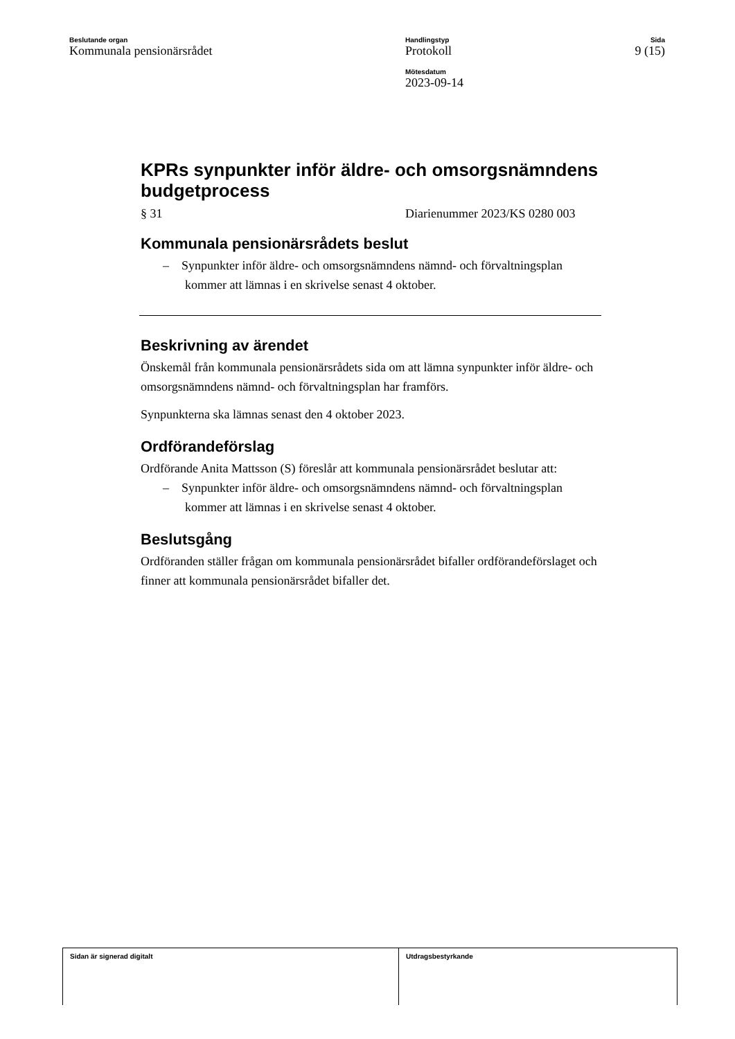Beslutande organ
Kommunala pensionärsrådet
Handlingstyp
Protokoll
Mötesdatum
2023-09-14
Sida
9 (15)
KPRs synpunkter inför äldre- och omsorgsnämndens budgetprocess
§ 31 Diarienummer 2023/KS 0280 003
Kommunala pensionärsrådets beslut
– Synpunkter inför äldre- och omsorgsnämndens nämnd- och förvaltningsplan kommer att lämnas i en skrivelse senast 4 oktober.
Beskrivning av ärendet
Önskemål från kommunala pensionärsrådets sida om att lämna synpunkter inför äldre- och omsorgsnämndens nämnd- och förvaltningsplan har framförs.
Synpunkterna ska lämnas senast den 4 oktober 2023.
Ordförandeförslag
Ordförande Anita Mattsson (S) föreslår att kommunala pensionärsrådet beslutar att:
– Synpunkter inför äldre- och omsorgsnämndens nämnd- och förvaltningsplan kommer att lämnas i en skrivelse senast 4 oktober.
Beslutsgång
Ordföranden ställer frågan om kommunala pensionärsrådet bifaller ordförandeförslaget och finner att kommunala pensionärsrådet bifaller det.
Sidan är signerad digitalt Utdragsbestyrkande